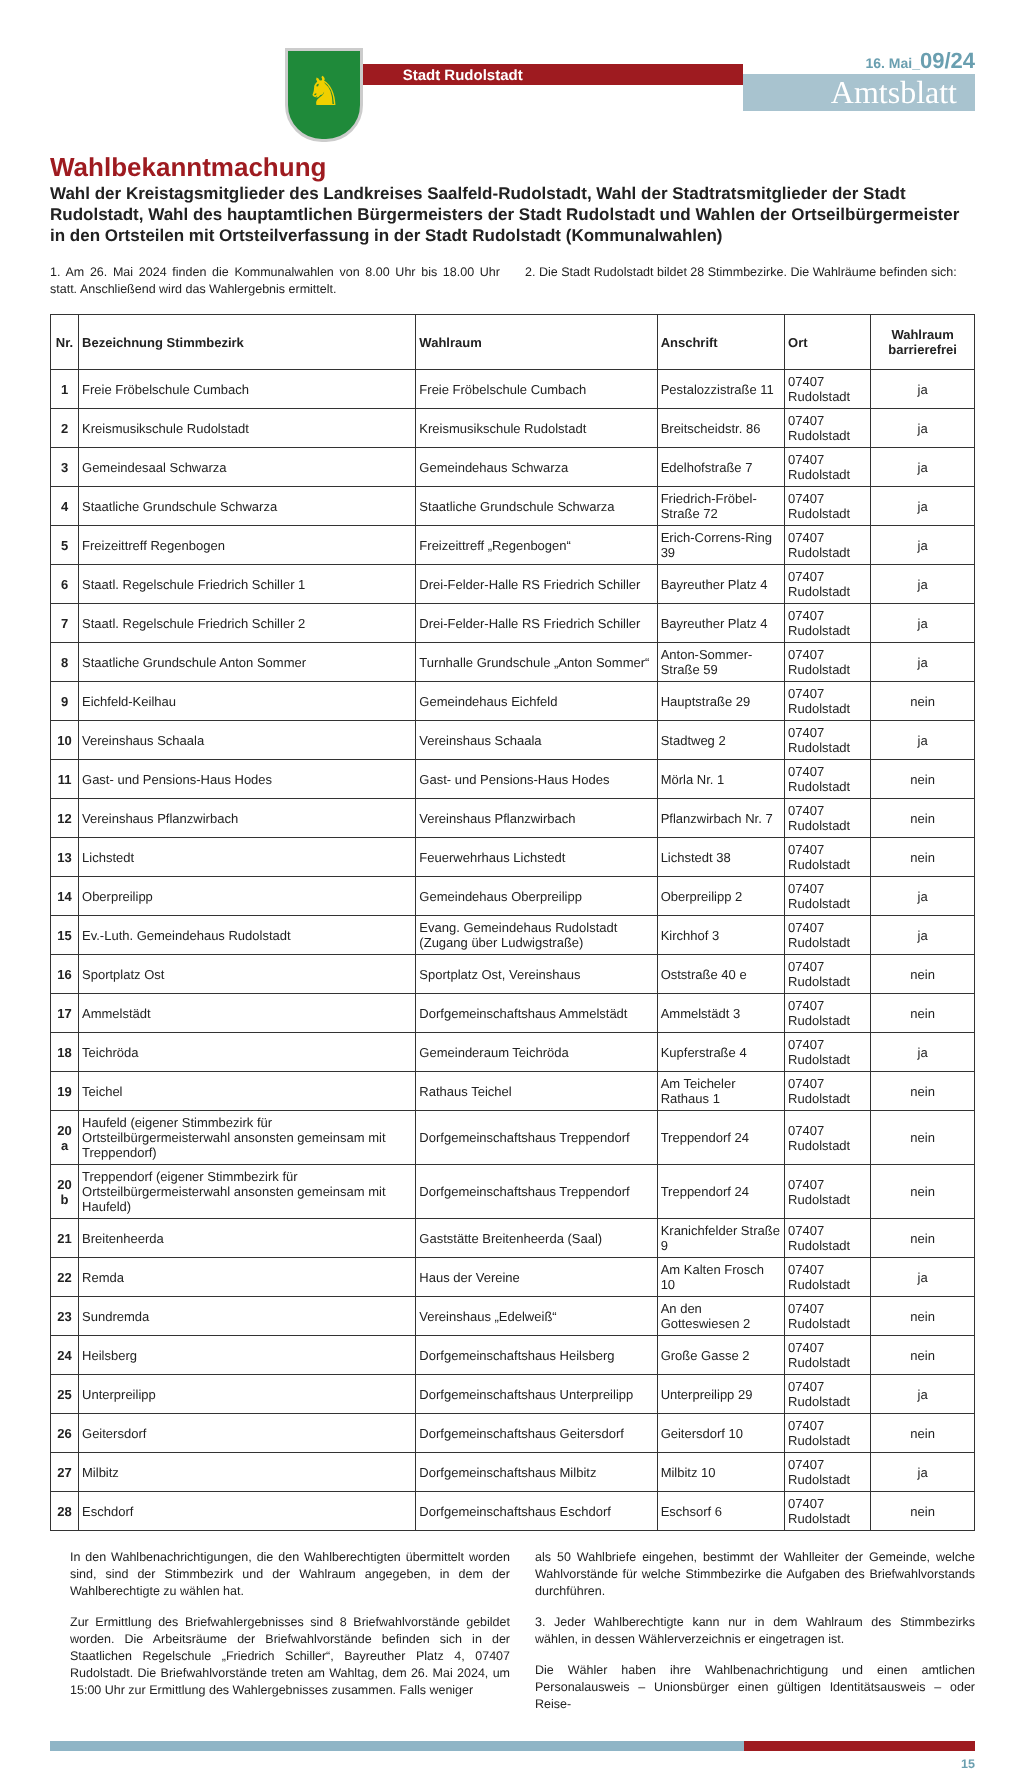♞
Stadt Rudolstadt
16. Mai_09/24
Amtsblatt
Wahlbekanntmachung
Wahl der Kreistagsmitglieder des Landkreises Saalfeld-Rudolstadt, Wahl der Stadtratsmitglieder der Stadt Rudolstadt, Wahl des hauptamtlichen Bürgermeisters der Stadt Rudolstadt und Wahlen der Ortseilbürgermeister in den Ortsteilen mit Ortsteilverfassung in der Stadt Rudolstadt (Kommunalwahlen)
1. Am 26. Mai 2024 finden die Kommunalwahlen von 8.00 Uhr bis 18.00 Uhr statt. Anschließend wird das Wahlergebnis ermittelt.
2. Die Stadt Rudolstadt bildet 28 Stimmbezirke. Die Wahlräume befinden sich:
| Nr. | Bezeichnung Stimmbezirk | Wahlraum | Anschrift | Ort | Wahlraum barrierefrei |
| --- | --- | --- | --- | --- | --- |
| 1 | Freie Fröbelschule Cumbach | Freie Fröbelschule Cumbach | Pestalozzistraße 11 | 07407 Rudolstadt | ja |
| 2 | Kreismusikschule Rudolstadt | Kreismusikschule Rudolstadt | Breitscheidstr. 86 | 07407 Rudolstadt | ja |
| 3 | Gemeindesaal Schwarza | Gemeindehaus Schwarza | Edelhofstraße 7 | 07407 Rudolstadt | ja |
| 4 | Staatliche Grundschule Schwarza | Staatliche Grundschule Schwarza | Friedrich-Fröbel-Straße 72 | 07407 Rudolstadt | ja |
| 5 | Freizeittreff Regenbogen | Freizeittreff „Regenbogen“ | Erich-Correns-Ring 39 | 07407 Rudolstadt | ja |
| 6 | Staatl. Regelschule Friedrich Schiller 1 | Drei-Felder-Halle RS Friedrich Schiller | Bayreuther Platz 4 | 07407 Rudolstadt | ja |
| 7 | Staatl. Regelschule Friedrich Schiller 2 | Drei-Felder-Halle RS Friedrich Schiller | Bayreuther Platz 4 | 07407 Rudolstadt | ja |
| 8 | Staatliche Grundschule Anton Sommer | Turnhalle Grundschule „Anton Sommer“ | Anton-Sommer-Straße 59 | 07407 Rudolstadt | ja |
| 9 | Eichfeld-Keilhau | Gemeindehaus Eichfeld | Hauptstraße 29 | 07407 Rudolstadt | nein |
| 10 | Vereinshaus Schaala | Vereinshaus Schaala | Stadtweg 2 | 07407 Rudolstadt | ja |
| 11 | Gast- und Pensions-Haus Hodes | Gast- und Pensions-Haus Hodes | Mörla Nr. 1 | 07407 Rudolstadt | nein |
| 12 | Vereinshaus Pflanzwirbach | Vereinshaus Pflanzwirbach | Pflanzwirbach Nr. 7 | 07407 Rudolstadt | nein |
| 13 | Lichstedt | Feuerwehrhaus Lichstedt | Lichstedt 38 | 07407 Rudolstadt | nein |
| 14 | Oberpreilipp | Gemeindehaus Oberpreilipp | Oberpreilipp 2 | 07407 Rudolstadt | ja |
| 15 | Ev.-Luth. Gemeindehaus Rudolstadt | Evang. Gemeindehaus Rudolstadt (Zugang über Ludwigstraße) | Kirchhof 3 | 07407 Rudolstadt | ja |
| 16 | Sportplatz Ost | Sportplatz Ost, Vereinshaus | Oststraße 40 e | 07407 Rudolstadt | nein |
| 17 | Ammelstädt | Dorfgemeinschaftshaus Ammelstädt | Ammelstädt 3 | 07407 Rudolstadt | nein |
| 18 | Teichröda | Gemeinderaum Teichröda | Kupferstraße 4 | 07407 Rudolstadt | ja |
| 19 | Teichel | Rathaus Teichel | Am Teicheler Rathaus 1 | 07407 Rudolstadt | nein |
| 20 a | Haufeld (eigener Stimmbezirk für Ortsteilbürgermeisterwahl ansonsten gemeinsam mit Treppendorf) | Dorfgemeinschaftshaus Treppendorf | Treppendorf 24 | 07407 Rudolstadt | nein |
| 20 b | Treppendorf (eigener Stimmbezirk für Ortsteilbürgermeisterwahl ansonsten gemeinsam mit Haufeld) | Dorfgemeinschaftshaus Treppendorf | Treppendorf 24 | 07407 Rudolstadt | nein |
| 21 | Breitenheerda | Gaststätte Breitenheerda (Saal) | Kranichfelder Straße 9 | 07407 Rudolstadt | nein |
| 22 | Remda | Haus der Vereine | Am Kalten Frosch 10 | 07407 Rudolstadt | ja |
| 23 | Sundremda | Vereinshaus „Edelweiß“ | An den Gotteswiesen 2 | 07407 Rudolstadt | nein |
| 24 | Heilsberg | Dorfgemeinschaftshaus Heilsberg | Große Gasse 2 | 07407 Rudolstadt | nein |
| 25 | Unterpreilipp | Dorfgemeinschaftshaus Unterpreilipp | Unterpreilipp 29 | 07407 Rudolstadt | ja |
| 26 | Geitersdorf | Dorfgemeinschaftshaus Geitersdorf | Geitersdorf 10 | 07407 Rudolstadt | nein |
| 27 | Milbitz | Dorfgemeinschaftshaus Milbitz | Milbitz 10 | 07407 Rudolstadt | ja |
| 28 | Eschdorf | Dorfgemeinschaftshaus Eschdorf | Eschsorf 6 | 07407 Rudolstadt | nein |
In den Wahlbenachrichtigungen, die den Wahlberechtigten übermittelt worden sind, sind der Stimmbezirk und der Wahlraum angegeben, in dem der Wahlberechtigte zu wählen hat.
Zur Ermittlung des Briefwahlergebnisses sind 8 Briefwahlvorstände gebildet worden. Die Arbeitsräume der Briefwahlvorstände befinden sich in der Staatlichen Regelschule „Friedrich Schiller“, Bayreuther Platz 4, 07407 Rudolstadt. Die Briefwahlvorstände treten am Wahltag, dem 26. Mai 2024, um 15:00 Uhr zur Ermittlung des Wahlergebnisses zusammen. Falls weniger
als 50 Wahlbriefe eingehen, bestimmt der Wahlleiter der Gemeinde, welche Wahlvorstände für welche Stimmbezirke die Aufgaben des Briefwahlvorstands durchführen.
3. Jeder Wahlberechtigte kann nur in dem Wahlraum des Stimmbezirks wählen, in dessen Wählerverzeichnis er eingetragen ist.
Die Wähler haben ihre Wahlbenachrichtigung und einen amtlichen Personalausweis – Unionsbürger einen gültigen Identitätsausweis – oder Reise-
15